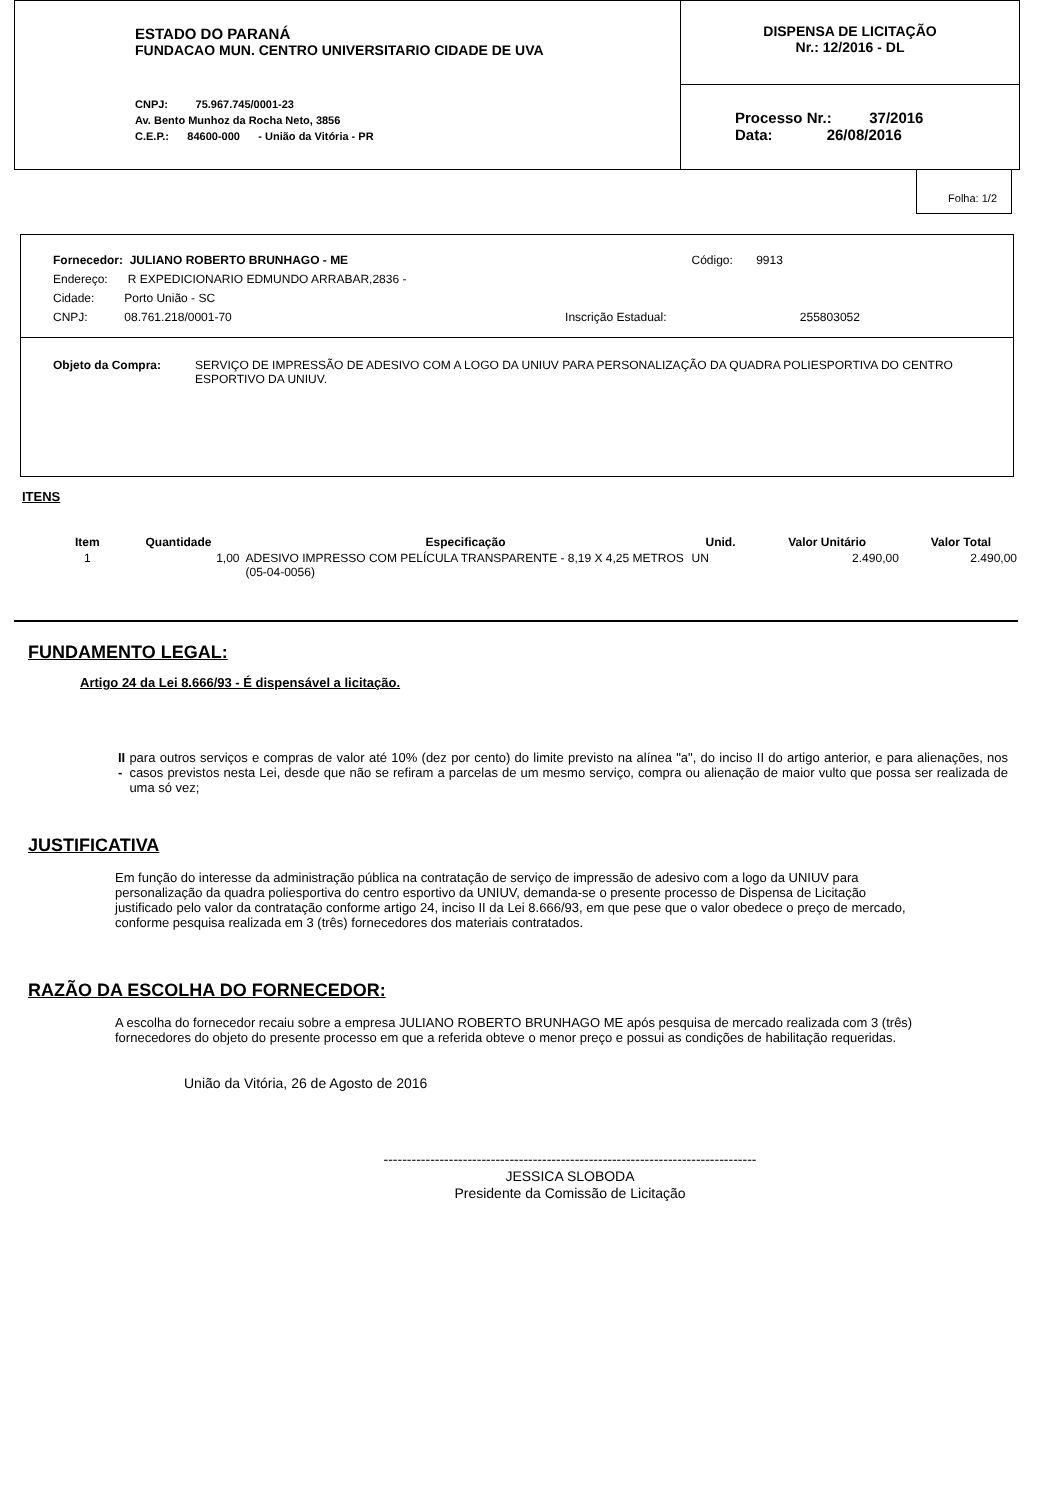ESTADO DO PARANÁ
FUNDACAO MUN. CENTRO UNIVERSITARIO CIDADE DE UVA
CNPJ: 75.967.745/0001-23
Av. Bento Munhoz da Rocha Neto, 3856
C.E.P.: 84600-000 - União da Vitória - PR
DISPENSA DE LICITAÇÃO
Nr.: 12/2016 - DL
Processo Nr.: 37/2016
Data: 26/08/2016
Folha: 1/2
Fornecedor: JULIANO ROBERTO BRUNHAGO - ME Código: 9913
Endereço: R EXPEDICIONARIO EDMUNDO ARRABAR,2836 -
Cidade: Porto União - SC
CNPJ: 08.761.218/0001-70 Inscrição Estadual: 255803052
Objeto da Compra: SERVIÇO DE IMPRESSÃO DE ADESIVO COM A LOGO DA UNIUV PARA PERSONALIZAÇÃO DA QUADRA POLIESPORTIVA DO CENTRO ESPORTIVO DA UNIUV.
ITENS
| Item | Quantidade | Especificação | Unid. | Valor Unitário | Valor Total |
| --- | --- | --- | --- | --- | --- |
| 1 | 1,00 | ADESIVO IMPRESSO COM PELÍCULA TRANSPARENTE - 8,19 X 4,25 METROS (05-04-0056) | UN | 2.490,00 | 2.490,00 |
FUNDAMENTO LEGAL:
Artigo 24 da Lei 8.666/93 - É dispensável a licitação.
II - para outros serviços e compras de valor até 10% (dez por cento) do limite previsto na alínea "a", do inciso II do artigo anterior, e para alienações, nos casos previstos nesta Lei, desde que não se refiram a parcelas de um mesmo serviço, compra ou alienação de maior vulto que possa ser realizada de uma só vez;
JUSTIFICATIVA
Em função do interesse da administração pública na contratação de serviço de impressão de adesivo com a logo da UNIUV para personalização da quadra poliesportiva do centro esportivo da UNIUV, demanda-se o presente processo de Dispensa de Licitação justificado pelo valor da contratação conforme artigo 24, inciso II da Lei 8.666/93, em que pese que o valor obedece o preço de mercado, conforme pesquisa realizada em 3 (três) fornecedores dos materiais contratados.
RAZÃO DA ESCOLHA DO FORNECEDOR:
A escolha do fornecedor recaiu sobre a empresa JULIANO ROBERTO BRUNHAGO ME após pesquisa de mercado realizada com 3 (três) fornecedores do objeto do presente processo em que a referida obteve o menor preço e possui as condições de habilitação requeridas.
União da Vitória, 26 de Agosto de 2016
--------------------------------------------------------------------------------
JESSICA SLOBODA
Presidente da Comissão de Licitação